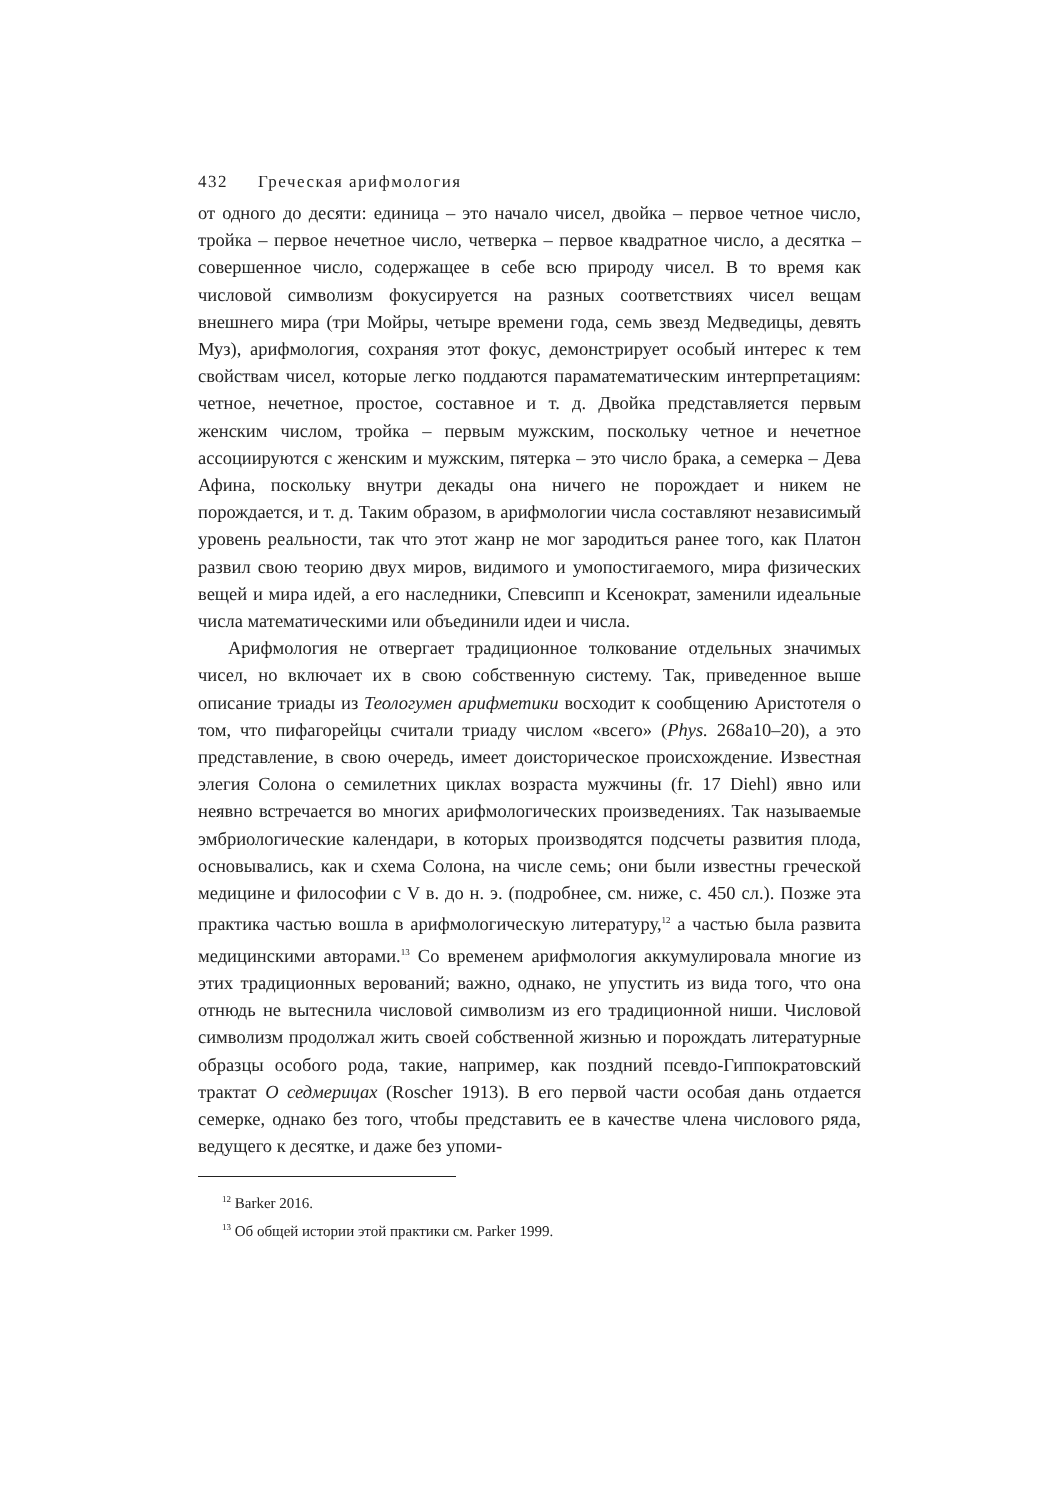432 Греческая арифмология
от одного до десяти: единица – это начало чисел, двойка – первое четное число, тройка – первое нечетное число, четверка – первое квадратное число, а десятка – совершенное число, содержащее в себе всю природу чисел. В то время как числовой символизм фокусируется на разных соответствиях чисел вещам внешнего мира (три Мойры, четыре времени года, семь звезд Медведицы, девять Муз), арифмология, сохраняя этот фокус, демонстрирует особый интерес к тем свойствам чисел, которые легко поддаются параматематическим интерпретациям: четное, нечетное, простое, составное и т. д. Двойка представляется первым женским числом, тройка – первым мужским, поскольку четное и нечетное ассоциируются с женским и мужским, пятерка – это число брака, а семерка – Дева Афина, поскольку внутри декады она ничего не порождает и никем не порождается, и т. д. Таким образом, в арифмологии числа составляют независимый уровень реальности, так что этот жанр не мог зародиться ранее того, как Платон развил свою теорию двух миров, видимого и умопостигаемого, мира физических вещей и мира идей, а его наследники, Спевсипп и Ксенократ, заменили идеальные числа математическими или объединили идеи и числа.
Арифмология не отвергает традиционное толкование отдельных значимых чисел, но включает их в свою собственную систему. Так, приведенное выше описание триады из Теологумен арифметики восходит к сообщению Аристотеля о том, что пифагорейцы считали триаду числом «всего» (Phys. 268a10–20), а это представление, в свою очередь, имеет доисторическое происхождение. Известная элегия Солона о семилетних циклах возраста мужчины (fr. 17 Diehl) явно или неявно встречается во многих арифмологических произведениях. Так называемые эмбриологические календари, в которых производятся подсчеты развития плода, основывались, как и схема Солона, на числе семь; они были известны греческой медицине и философии с V в. до н. э. (подробнее, см. ниже, с. 450 сл.). Позже эта практика частью вошла в арифмологическую литературу,<sup>12</sup> а частью была развита медицинскими авторами.<sup>13</sup> Со временем арифмология аккумулировала многие из этих традиционных верований; важно, однако, не упустить из вида того, что она отнюдь не вытеснила числовой символизм из его традиционной ниши. Числовой символизм продолжал жить своей собственной жизнью и порождать литературные образцы особого рода, такие, например, как поздний псевдо-Гиппократовский трактат О седмерицах (Roscher 1913). В его первой части особая дань отдается семерке, однако без того, чтобы представить ее в качестве члена числового ряда, ведущего к десятке, и даже без упоми-
<sup>12</sup> Barker 2016.
<sup>13</sup> Об общей истории этой практики см. Parker 1999.